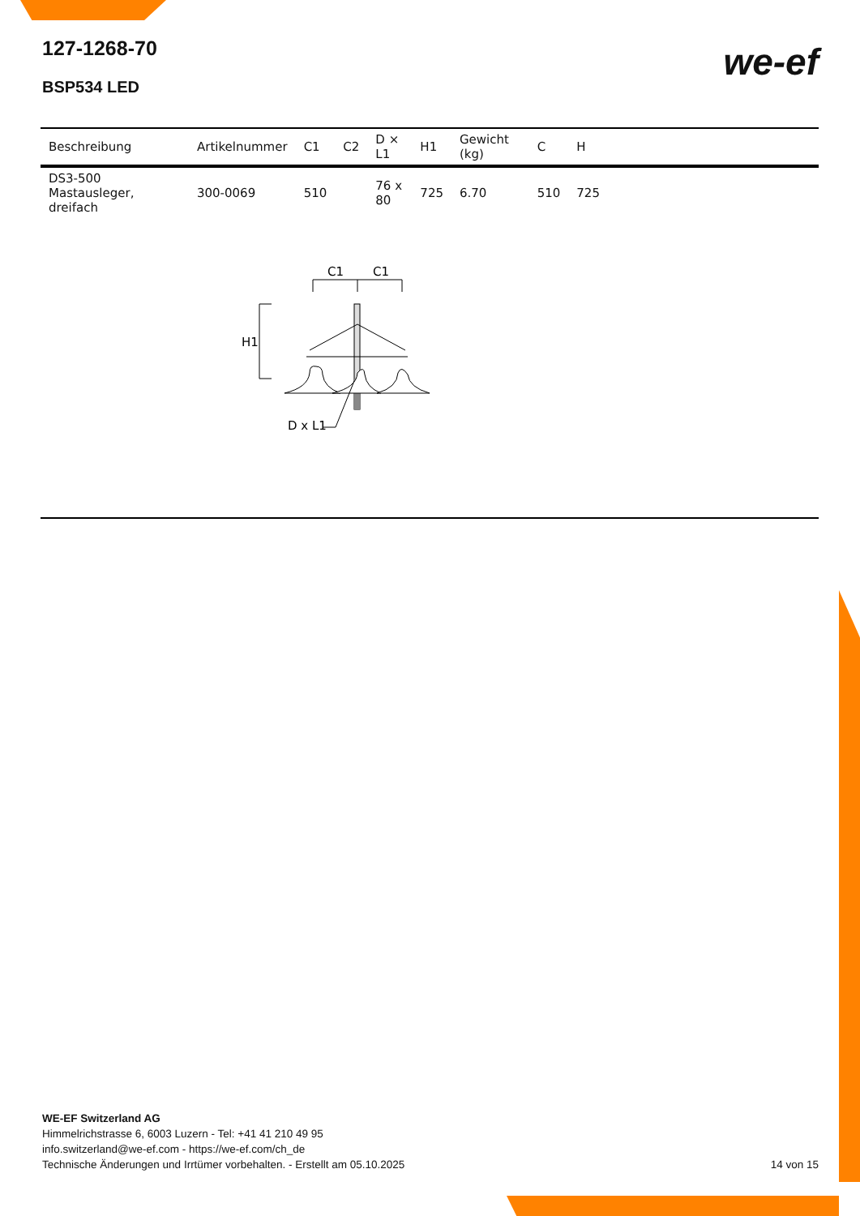127-1268-70
BSP534 LED
we-ef
| Beschreibung | Artikelnummer | C1 | C2 | D × L1 | H1 | Gewicht (kg) | C | H | |
| --- | --- | --- | --- | --- | --- | --- | --- | --- | --- |
| DS3-500 Mastausleger, dreifach | 300-0069 | 510 | | 76 x 80 | 725 | 6.70 | 510 | 725 | |
C1
C1
H1
D x L1
WE-EF Switzerland AG
Himmelrichstrasse 6, 6003 Luzern - Tel: +41 41 210 49 95
info.switzerland@we-ef.com - https://we-ef.com/ch_de
Technische Änderungen und Irrtümer vorbehalten. - Erstellt am 05.10.2025
14 von 15